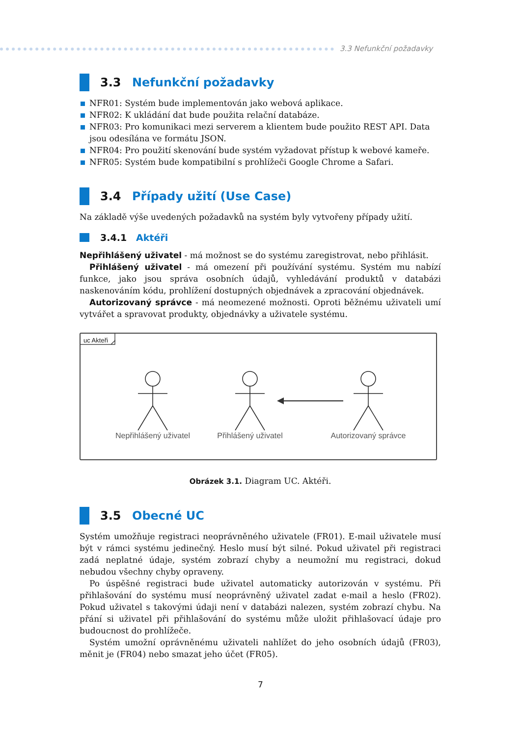3.3 Nefunkční požadavky
3.3 Nefunkční požadavky
NFR01: Systém bude implementován jako webová aplikace.
NFR02: K ukládání dat bude použita relační databáze.
NFR03: Pro komunikaci mezi serverem a klientem bude použito REST API. Data jsou odesílána ve formátu JSON.
NFR04: Pro použití skenování bude systém vyžadovat přístup k webové kameře.
NFR05: Systém bude kompatibilní s prohlížeči Google Chrome a Safari.
3.4 Případy užití (Use Case)
Na základě výše uvedených požadavků na systém byly vytvořeny případy užití.
3.4.1 Aktéři
Nepřihlášený uživatel - má možnost se do systému zaregistrovat, nebo přihlásit.
Přihlášený uživatel - má omezení při používání systému. Systém mu nabízí funkce, jako jsou správa osobních údajů, vyhledávání produktů v databázi naskenováním kódu, prohlížení dostupných objednávek a zpracování objednávek.
Autorizovaný správce - má neomezené možnosti. Oproti běžnému uživateli umí vytvářet a spravovat produkty, objednávky a uživatele systému.
uc Akteři
Nepřihlášený uživatel
Přihlášený uživatel
Autorizovaný správce
Obrázek 3.1. Diagram UC. Aktéři.
3.5 Obecné UC
Systém umožňuje registraci neoprávněného uživatele (FR01). E-mail uživatele musí být v rámci systému jedinečný. Heslo musí být silné. Pokud uživatel při registraci zadá neplatné údaje, systém zobrazí chyby a neumožní mu registraci, dokud nebudou všechny chyby opraveny.
Po úspěšné registraci bude uživatel automaticky autorizován v systému. Při přihlašování do systému musí neoprávněný uživatel zadat e-mail a heslo (FR02). Pokud uživatel s takovými údaji není v databázi nalezen, systém zobrazí chybu. Na přání si uživatel při přihlašování do systému může uložit přihlašovací údaje pro budoucnost do prohlížeče.
Systém umožní oprávněnému uživateli nahlížet do jeho osobních údajů (FR03), měnit je (FR04) nebo smazat jeho účet (FR05).
7